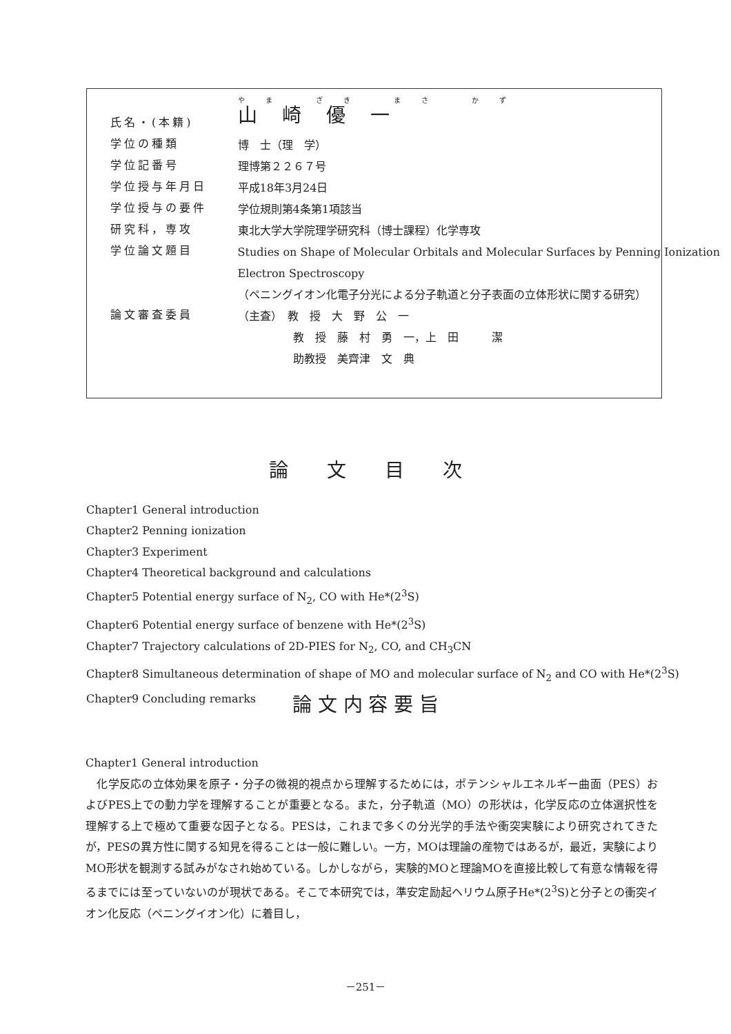| 氏名・(本籍) | やま ざき まさ かず 山崎優一 |
| 学位の種類 | 博 士（理 学） |
| 学位記番号 | 理博第２２６７号 |
| 学位授与年月日 | 平成18年3月24日 |
| 学位授与の要件 | 学位規則第4条第1項該当 |
| 研究科，専攻 | 東北大学大学院理学研究科（博士課程）化学専攻 |
| 学位論文題目 | Studies on Shape of Molecular Orbitals and Molecular Surfaces by Penning Ionization Electron Spectroscopy （ペニングイオン化電子分光による分子軌道と分子表面の立体形状に関する研究） |
| 論文審査委員 | （主査） 教 授 大 野 公 一 教 授 藤 村 勇 一，上 田 潔 助教授 美齊津 文 典 |
論　　文　　目　　次
Chapter1 General introduction
Chapter2 Penning ionization
Chapter3 Experiment
Chapter4 Theoretical background and calculations
Chapter5 Potential energy surface of N<sub>2</sub>, CO with He*(2<sup>3</sup>S)
Chapter6 Potential energy surface of benzene with He*(2<sup>3</sup>S)
Chapter7 Trajectory calculations of 2D-PIES for N<sub>2</sub>, CO, and CH<sub>3</sub>CN
Chapter8 Simultaneous determination of shape of MO and molecular surface of N<sub>2</sub> and CO with He*(2<sup>3</sup>S)
Chapter9 Concluding remarks
論 文 内 容 要 旨
Chapter1 General introduction
　化学反応の立体効果を原子・分子の微視的視点から理解するためには，ポテンシャルエネルギー曲面（PES）およびPES上での動力学を理解することが重要となる。また，分子軌道（MO）の形状は，化学反応の立体選択性を理解する上で極めて重要な因子となる。PESは，これまで多くの分光学的手法や衝突実験により研究されてきたが，PESの異方性に関する知見を得ることは一般に難しい。一方，MOは理論の産物ではあるが，最近，実験によりMO形状を観測する試みがなされ始めている。しかしながら，実験的MOと理論MOを直接比較して有意な情報を得るまでには至っていないのが現状である。そこで本研究では，準安定励起ヘリウム原子He*(2<sup>3</sup>S)と分子との衝突イオン化反応（ペニングイオン化）に着目し，
－251－